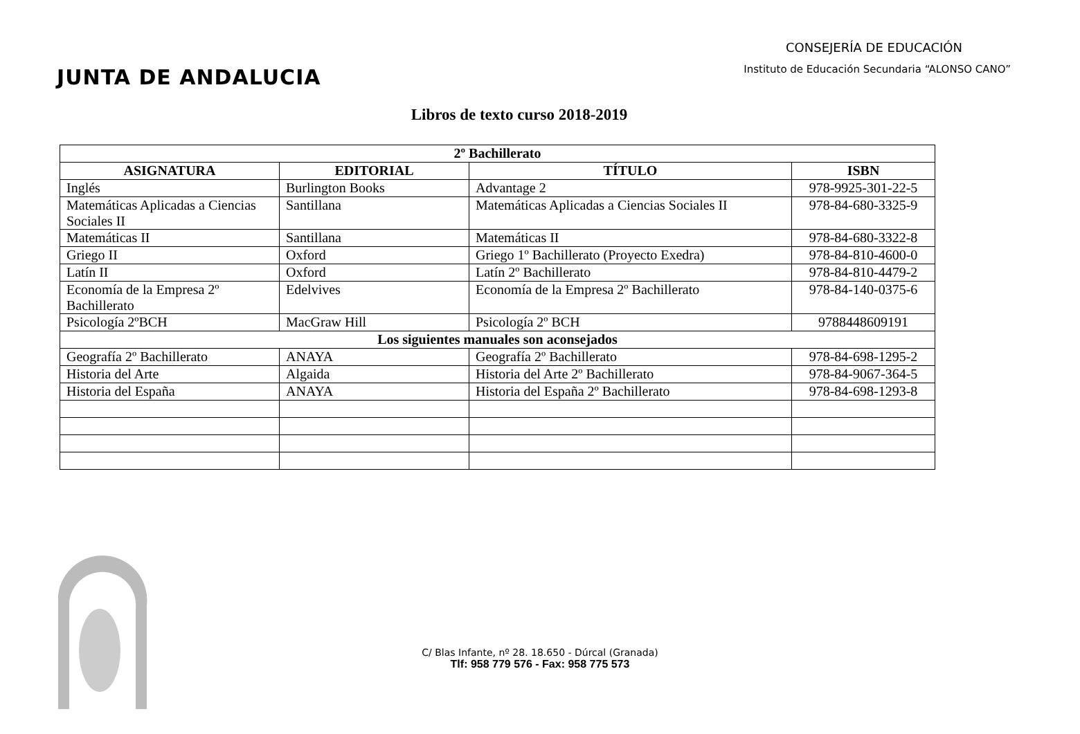JUNTA DE ANDALUCIA
CONSEJERÍA DE EDUCACIÓN
Instituto de Educación Secundaria “ALONSO CANO”
Libros de texto curso 2018-2019
| 2º Bachillerato | | | |
| --- | --- | --- | --- |
| ASIGNATURA | EDITORIAL | TÍTULO | ISBN |
| Inglés | Burlington Books | Advantage 2 | 978-9925-301-22-5 |
| Matemáticas Aplicadas a Ciencias Sociales II | Santillana | Matemáticas Aplicadas a Ciencias Sociales II | 978-84-680-3325-9 |
| Matemáticas II | Santillana | Matemáticas II | 978-84-680-3322-8 |
| Griego II | Oxford | Griego 1º Bachillerato (Proyecto Exedra) | 978-84-810-4600-0 |
| Latín II | Oxford | Latín 2º Bachillerato | 978-84-810-4479-2 |
| Economía de la Empresa 2º Bachillerato | Edelvives | Economía de la Empresa 2º Bachillerato | 978-84-140-0375-6 |
| Psicología 2ºBCH | MacGraw Hill | Psicología 2º BCH | 9788448609191 |
| Los siguientes manuales son aconsejados | | | |
| Geografía 2º Bachillerato | ANAYA | Geografía 2º Bachillerato | 978-84-698-1295-2 |
| Historia del Arte | Algaida | Historia del Arte 2º Bachillerato | 978-84-9067-364-5 |
| Historia del España | ANAYA | Historia del España 2º Bachillerato | 978-84-698-1293-8 |
C/ Blas Infante, nº 28. 18.650 - Dúrcal (Granada)
Tlf: 958 779 576 - Fax: 958 775 573